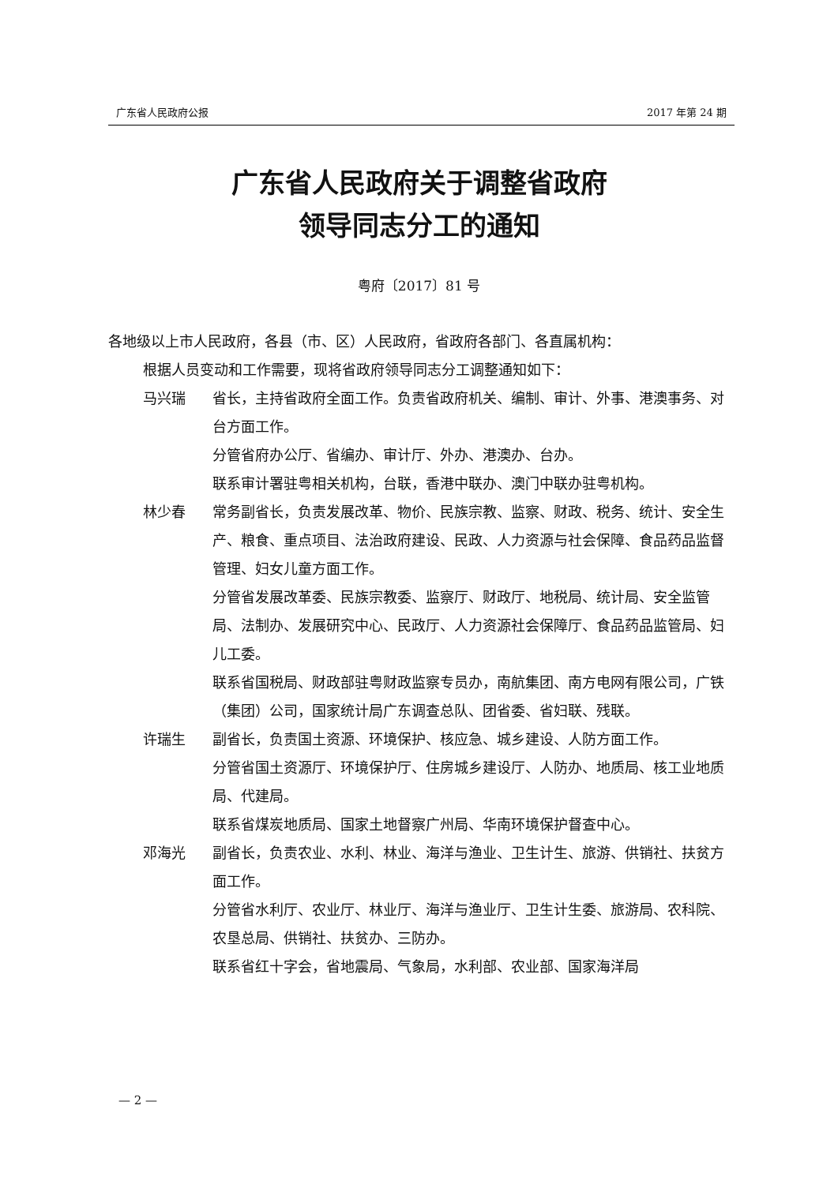广东省人民政府公报 2017 年第 24 期
广东省人民政府关于调整省政府
领导同志分工的通知
粤府〔2017〕81 号
各地级以上市人民政府，各县（市、区）人民政府，省政府各部门、各直属机构：
根据人员变动和工作需要，现将省政府领导同志分工调整通知如下：
马兴瑞 省长，主持省政府全面工作。负责省政府机关、编制、审计、外事、港澳事务、对台方面工作。
分管省府办公厅、省编办、审计厅、外办、港澳办、台办。
联系审计署驻粤相关机构，台联，香港中联办、澳门中联办驻粤机构。
林少春 常务副省长，负责发展改革、物价、民族宗教、监察、财政、税务、统计、安全生产、粮食、重点项目、法治政府建设、民政、人力资源与社会保障、食品药品监督管理、妇女儿童方面工作。
分管省发展改革委、民族宗教委、监察厅、财政厅、地税局、统计局、安全监管局、法制办、发展研究中心、民政厅、人力资源社会保障厅、食品药品监管局、妇儿工委。
联系省国税局、财政部驻粤财政监察专员办，南航集团、南方电网有限公司，广铁（集团）公司，国家统计局广东调查总队、团省委、省妇联、残联。
许瑞生 副省长，负责国土资源、环境保护、核应急、城乡建设、人防方面工作。
分管省国土资源厅、环境保护厅、住房城乡建设厅、人防办、地质局、核工业地质局、代建局。
联系省煤炭地质局、国家土地督察广州局、华南环境保护督查中心。
邓海光 副省长，负责农业、水利、林业、海洋与渔业、卫生计生、旅游、供销社、扶贫方面工作。
分管省水利厅、农业厅、林业厅、海洋与渔业厅、卫生计生委、旅游局、农科院、农垦总局、供销社、扶贫办、三防办。
联系省红十字会，省地震局、气象局，水利部、农业部、国家海洋局
— 2 —